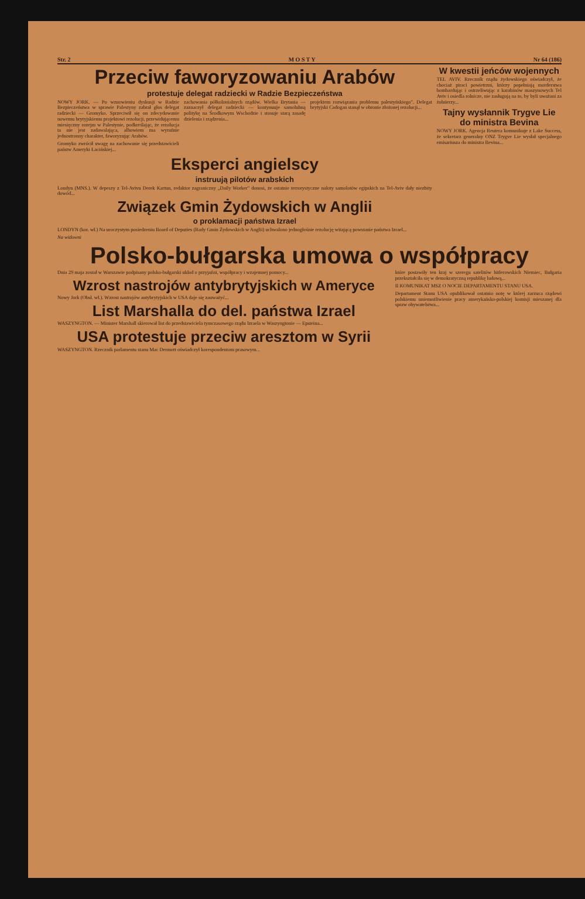Str. 2 M O S T Y Nr 64 (186)
Przeciw faworyzowaniu Arabów
protestuje delegat radziecki w Radzie Bezpieczeństwa
NOWY JORK. — Po wznowieniu dyskusji w Radzie Bezpieczeństwa w sprawie Palestyny zabrał głos delegat radziecki — Gromyko. Sprzeciwił się on zdecydowanie nowemu brytyjskiemu projektowi rezolucji, przewidującemu miesięczny rozejm w Palestynie, podkreślając, że rezolucja ta nie jest zadawalająca, albowiem ma wyraźnie jednostronny charakter, faworyzując Arabów.
Gromyko zwrócił uwagę na zachowanie się przedstawicieli państw Ameryki Łacińskiej...
zachowania półkolonialnych rządów. Wielka Brytania — zaznaczył delegat radziecki — kontynuuje samolubną politykę na Środkowym Wschodzie i stosuje starą zasadę dzielenia i rządzenia...
projektem rozwiązania problemu palestyńskiego". Delegat brytyjski Cadogan stanął w obronie złożonej rezolucji...
Eksperci angielscy
instruują pilotów arabskich
Londyn (MNS.). W depeszy z Tel-Avivu Derek Kartun, redaktor zagraniczny „Daily Worker" donosi, że ostatnie terrorystyczne naloty samolotów egipskich na Tel-Aviv dały niezbity dowód...
Związek Gmin Żydowskich w Anglii
o proklamacji państwa Izrael
LONDYN (kor. wł.) Na uroczystym posiedzeniu Board of Deputies (Rady Gmin Żydowskich w Anglii) uchwalono jednogłośnie rezolucję witającą powstanie państwa Izrael...
W kwestii jeńców wojennych
TEL AVIV. Rzecznik rządu żydowskiego oświadczył, że chociaż piraci powietrzni, którzy popełniają morderstwa bombardując i ostrzeliwując z karabinów maszynowych Tel Aviv i osiedla rolnicze, nie zasługują na to, by byli uważani za żołnierzy...
Tajny wysłannik Trygve Lie do ministra Bevina
NOWY JORK. Agencja Reutera komunikuje z Lake Success, że sekretarz generalny ONZ Trygve Lie wysłał specjalnego emisariusza do ministra Bevina...
Na widowni
Polsko-bułgarska umowa o współpracy
Dnia 29 maja został w Warszawie podpisany polsko-bułgarski układ o przyjaźni, współpracy i wzajemnej pomocy...
Wzrost nastrojów antybrytyjskich w Ameryce
Nowy Jork (Obsł. wł.). Wzrost nastrojów antybrytyjskich w USA daje się zauważyć...
List Marshalla do del. państwa Izrael
WASZYNGTON. — Minister Marshall skierował list do przedstawiciela tymczasowego rządu Izraela w Waszyngtonie — Epsteina...
USA protestuje przeciw aresztom w Syrii
WASZYNGTON. Rzecznik parlamentu stanu Mac Dermott oświadczył korespondentom prasowym...
które postawiły ten kraj w szeregu satelitów hitlerowskich Niemiec, Bułgaria przekształciła się w demokratyczną republikę ludową...
II KOMUNIKAT MSZ O NOCIE DEPARTAMENTU STANU USA.
Departament Stanu USA opublikował ostatnio notę w której zarzuca rządowi polskiemu uniemożliwienie pracy amerykańsko-polskiej komisji mieszanej dla spraw obywatelstwa...